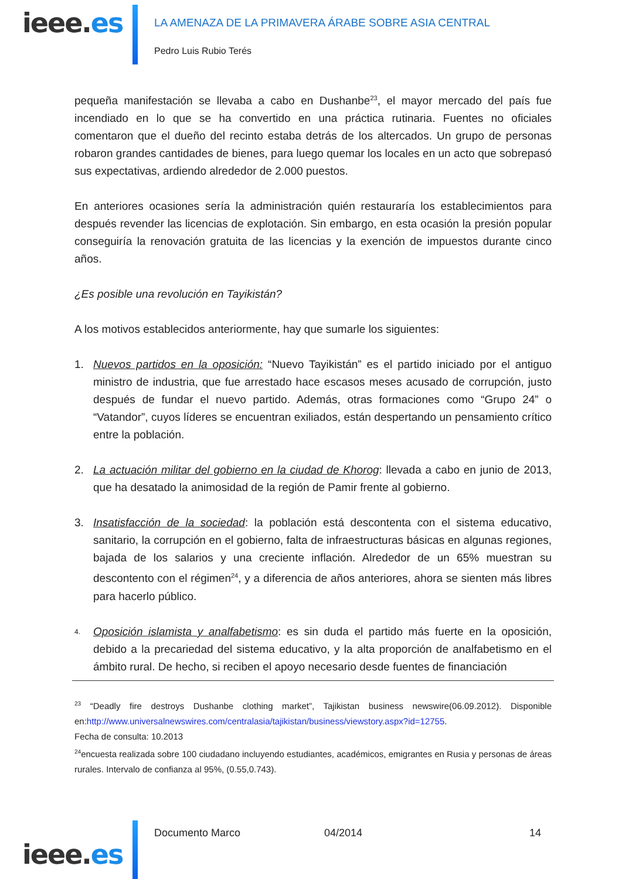ieee.es
LA AMENAZA DE LA PRIMAVERA ÁRABE SOBRE ASIA CENTRAL
Pedro Luis Rubio Terés
pequeña manifestación se llevaba a cabo en Dushanbe<sup>23</sup>, el mayor mercado del país fue incendiado en lo que se ha convertido en una práctica rutinaria. Fuentes no oficiales comentaron que el dueño del recinto estaba detrás de los altercados. Un grupo de personas robaron grandes cantidades de bienes, para luego quemar los locales en un acto que sobrepasó sus expectativas, ardiendo alrededor de 2.000 puestos.
En anteriores ocasiones sería la administración quién restauraría los establecimientos para después revender las licencias de explotación. Sin embargo, en esta ocasión la presión popular conseguiría la renovación gratuita de las licencias y la exención de impuestos durante cinco años.
¿Es posible una revolución en Tayikistán?
A los motivos establecidos anteriormente, hay que sumarle los siguientes:
1. Nuevos partidos en la oposición: “Nuevo Tayikistán” es el partido iniciado por el antiguo ministro de industria, que fue arrestado hace escasos meses acusado de corrupción, justo después de fundar el nuevo partido. Además, otras formaciones como “Grupo 24” o “Vatandor”, cuyos líderes se encuentran exiliados, están despertando un pensamiento crítico entre la población.
2. La actuación militar del gobierno en la ciudad de Khorog: llevada a cabo en junio de 2013, que ha desatado la animosidad de la región de Pamir frente al gobierno.
3. Insatisfacción de la sociedad: la población está descontenta con el sistema educativo, sanitario, la corrupción en el gobierno, falta de infraestructuras básicas en algunas regiones, bajada de los salarios y una creciente inflación. Alrededor de un 65% muestran su descontento con el régimen<sup>24</sup>, y a diferencia de años anteriores, ahora se sienten más libres para hacerlo público.
4. Oposición islamista y analfabetismo: es sin duda el partido más fuerte en la oposición, debido a la precariedad del sistema educativo, y la alta proporción de analfabetismo en el ámbito rural. De hecho, si reciben el apoyo necesario desde fuentes de financiación
<sup>23</sup> “Deadly fire destroys Dushanbe clothing market”, Tajikistan business newswire(06.09.2012). Disponible en:http://www.universalnewswires.com/centralasia/tajikistan/business/viewstory.aspx?id=12755.
Fecha de consulta: 10.2013
<sup>24</sup> encuesta realizada sobre 100 ciudadano incluyendo estudiantes, académicos, emigrantes en Rusia y personas de áreas rurales. Intervalo de confianza al 95%, (0.55,0.743).
ieee.es
Documento Marco 04/2014 14